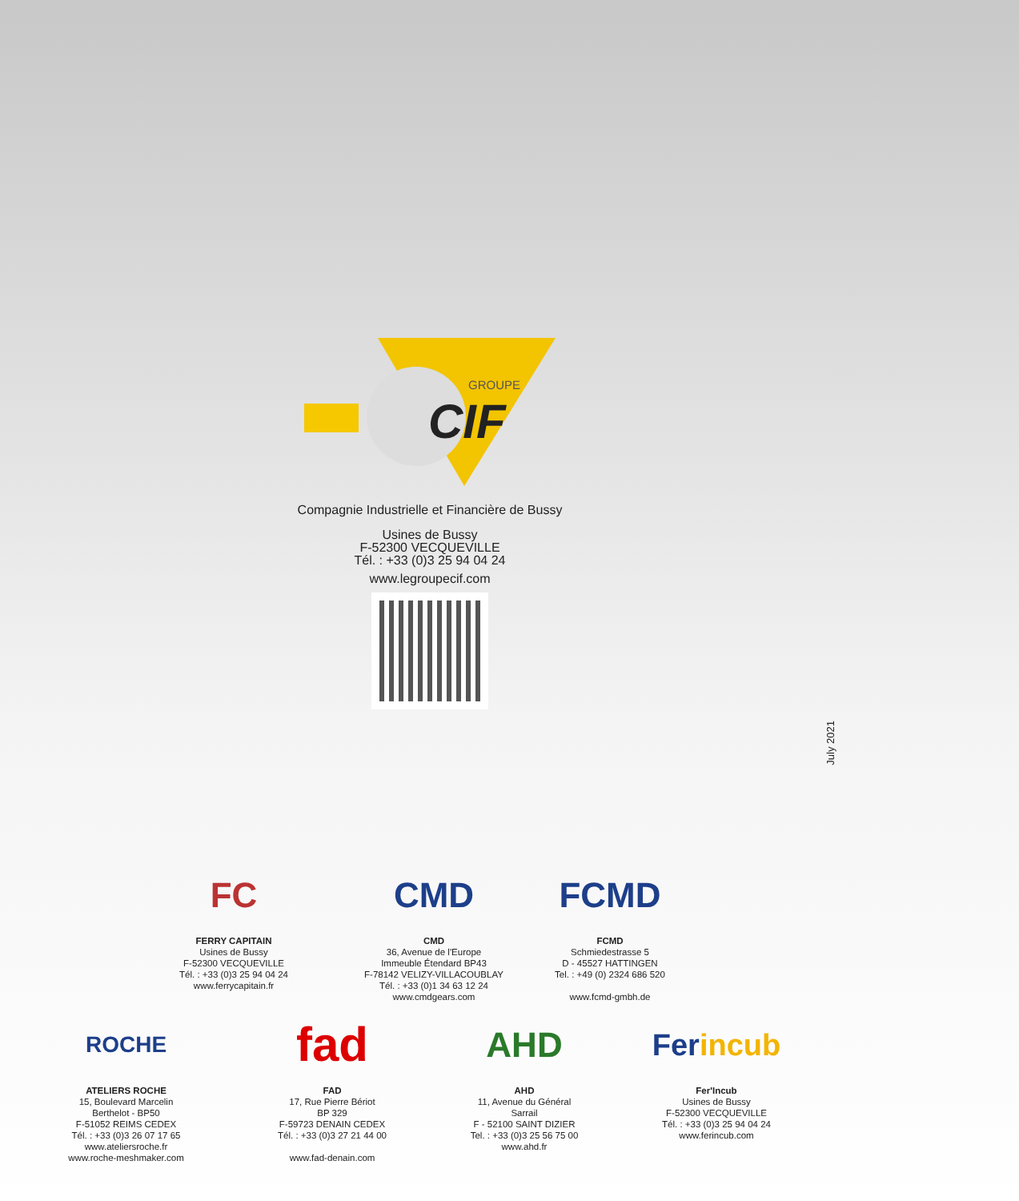GROUPE
CIF
Compagnie Industrielle et Financière de Bussy
Usines de Bussy
F-52300 VECQUEVILLE
Tél. : +33 (0)3 25 94 04 24
www.legroupecif.com
July 2021
FC
FERRY CAPITAIN
Usines de Bussy
F-52300 VECQUEVILLE
Tél. : +33 (0)3 25 94 04 24
www.ferrycapitain.fr
CMD
CMD
36, Avenue de l'Europe
Immeuble Étendard BP43
F-78142 VELIZY-VILLACOUBLAY
Tél. : +33 (0)1 34 63 12 24
www.cmdgears.com
FCMD
FCMD
Schmiedestrasse 5
D - 45527 HATTINGEN
Tel. : +49 (0) 2324 686 520
www.fcmd-gmbh.de
ROCHE
ATELIERS ROCHE
15, Boulevard Marcelin
Berthelot - BP50
F-51052 REIMS CEDEX
Tél. : +33 (0)3 26 07 17 65
www.ateliersroche.fr
www.roche-meshmaker.com
fad
FAD
17, Rue Pierre Bériot
BP 329
F-59723 DENAIN CEDEX
Tél. : +33 (0)3 27 21 44 00
www.fad-denain.com
AHD
AHD
11, Avenue du Général
Sarrail
F - 52100 SAINT DIZIER
Tel. : +33 (0)3 25 56 75 00
www.ahd.fr
Fer incub
Fer'Incub
Usines de Bussy
F-52300 VECQUEVILLE
Tél. : +33 (0)3 25 94 04 24
www.ferincub.com